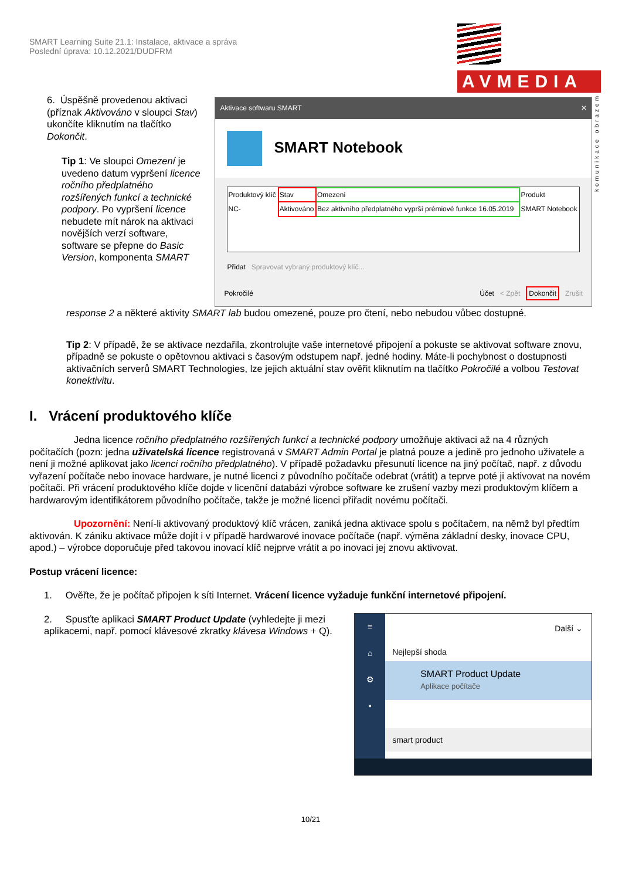SMART Learning Suite 21.1: Instalace, aktivace a správa
Poslední úprava: 10.12.2021/DUDFRM
AVMEDIA
komunikace obrazem
6. Úspěšně provedenou aktivaci (příznak Aktivováno v sloupci Stav) ukončíte kliknutím na tlačítko Dokončit.
Tip 1: Ve sloupci Omezení je uvedeno datum vypršení licence ročního předplatného rozšířených funkcí a technické podpory. Po vypršení licence nebudete mít nárok na aktivaci novějších verzí software, software se přepne do Basic Version, komponenta SMART
Aktivace softwaru SMART ✕
SMART Notebook
| Produktový klíč | Stav | Omezení | Produkt |
| NC- | Aktivováno | Bez aktivního předplatného vyprší prémiové funkce 16.05.2019 | SMART Notebook |
Přidat Spravovat vybraný produktový klíč...
Pokročilé Účet < Zpět Dokončit Zrušit
response 2 a některé aktivity SMART lab budou omezené, pouze pro čtení, nebo nebudou vůbec dostupné.
Tip 2: V případě, že se aktivace nezdařila, zkontrolujte vaše internetové připojení a pokuste se aktivovat software znovu, případně se pokuste o opětovnou aktivaci s časovým odstupem např. jedné hodiny. Máte-li pochybnost o dostupnosti aktivačních serverů SMART Technologies, lze jejich aktuální stav ověřit kliknutím na tlačítko Pokročilé a volbou Testovat konektivitu.
I. Vrácení produktového klíče
Jedna licence ročního předplatného rozšířených funkcí a technické podpory umožňuje aktivaci až na 4 různých počítačích (pozn: jedna uživatelská licence registrovaná v SMART Admin Portal je platná pouze a jedině pro jednoho uživatele a není ji možné aplikovat jako licenci ročního předplatného). V případě požadavku přesunutí licence na jiný počítač, např. z důvodu vyřazení počítače nebo inovace hardware, je nutné licenci z původního počítače odebrat (vrátit) a teprve poté ji aktivovat na novém počítači. Při vrácení produktového klíče dojde v licenční databázi výrobce software ke zrušení vazby mezi produktovým klíčem a hardwarovým identifikátorem původního počítače, takže je možné licenci přiřadit novému počítači.
Upozornění: Není-li aktivovaný produktový klíč vrácen, zaniká jedna aktivace spolu s počítačem, na němž byl předtím aktivován. K zániku aktivace může dojít i v případě hardwarové inovace počítače (např. výměna základní desky, inovace CPU, apod.) – výrobce doporučuje před takovou inovací klíč nejprve vrátit a po inovaci jej znovu aktivovat.
Postup vrácení licence:
1. Ověřte, že je počítač připojen k síti Internet. Vrácení licence vyžaduje funkční internetové připojení.
2. Spusťte aplikaci SMART Product Update (vyhledejte ji mezi aplikacemi, např. pomocí klávesové zkratky klávesa Windows + Q).
≡
⌂
⚙
•
Další ⌄
Nejlepší shoda
SMART Product Update
Aplikace počítače
smart product
10/21